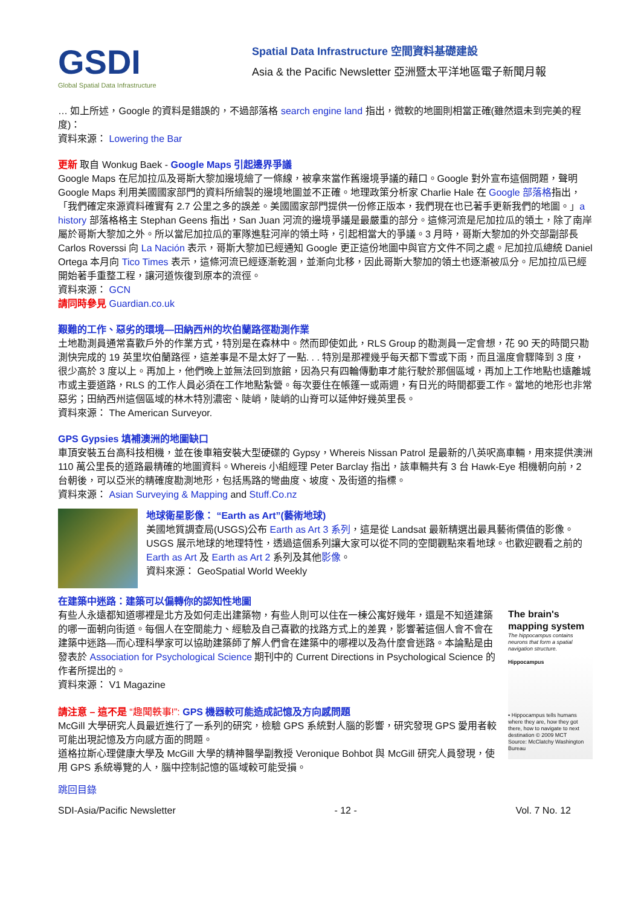GSDI
Global Spatial Data Infrastructure
Spatial Data Infrastructure 空間資料基礎建設
Asia & the Pacific Newsletter 亞洲暨太平洋地區電子新聞月報
… 如上所述，Google 的資料是錯誤的，不過部落格 search engine land 指出，微軟的地圖則相當正確(雖然還未到完美的程度)：
資料來源： Lowering the Bar
更新 取自 Wonkug Baek - Google Maps 引起邊界爭議
Google Maps 在尼加拉瓜及哥斯大黎加邊境繪了一條線，被拿來當作舊邊境爭議的藉口。Google 對外宣布這個問題，聲明 Google Maps 利用美國國家部門的資料所繪製的邊境地圖並不正確。地理政策分析家 Charlie Hale 在 Google 部落格指出，「我們確定來源資料確實有 2.7 公里之多的誤差。美國國家部門提供一份修正版本，我們現在也已著手更新我們的地圖。」a history 部落格格主 Stephan Geens 指出，San Juan 河流的邊境爭議是最嚴重的部分。這條河流是尼加拉瓜的領土，除了南岸屬於哥斯大黎加之外。所以當尼加拉瓜的軍隊進駐河岸的領土時，引起相當大的爭議。3 月時，哥斯大黎加的外交部副部長 Carlos Roverssi 向 La Nación 表示，哥斯大黎加已經通知 Google 更正這份地圖中與官方文件不同之處。尼加拉瓜總統 Daniel Ortega 本月向 Tico Times 表示，這條河流已經逐漸乾涸，並漸向北移，因此哥斯大黎加的領土也逐漸被瓜分。尼加拉瓜已經開始著手重整工程，讓河道恢復到原本的流徑。
資料來源： GCN
請同時參見 Guardian.co.uk
艱難的工作、惡劣的環境—田納西州的坎伯蘭路徑勘測作業
土地勘測員通常喜歡戶外的作業方式，特別是在森林中。然而即使如此，RLS Group 的勘測員一定會想，花 90 天的時間只勘測快完成的 19 英里坎伯蘭路徑，這差事是不是太好了一點. . . 特別是那裡幾乎每天都下雪或下雨，而且溫度會驟降到 3 度，很少高於 3 度以上。再加上，他們晚上並無法回到旅館，因為只有四輪傳動車才能行駛於那個區域，再加上工作地點也遠離城市或主要道路，RLS 的工作人員必須在工作地點紮營。每次要住在帳篷一或兩週，有日光的時間都要工作。當地的地形也非常惡劣；田納西州這個區域的林木特別濃密、陡峭，陡峭的山脊可以延伸好幾英里長。
資料來源： The American Surveyor.
GPS Gypsies 填補澳洲的地圖缺口
車頂安裝五台高科技相機，並在後車箱安裝大型硬碟的 Gypsy，Whereis Nissan Patrol 是最新的八英呎高車輛，用來提供澳洲 110 萬公里長的道路最精確的地圖資料。Whereis 小組經理 Peter Barclay 指出，該車輛共有 3 台 Hawk-Eye 相機朝向前，2 台朝後，可以亞米的精確度勘測地形，包括馬路的彎曲度、坡度、及街道的指標。
資料來源： Asian Surveying & Mapping and Stuff.Co.nz
地球衛星影像： “Earth as Art”(藝術地球)
美國地質調查局(USGS)公布 Earth as Art 3 系列，這是從 Landsat 最新精選出最具藝術價值的影像。USGS 展示地球的地理特性，透過這個系列讓大家可以從不同的空間觀點來看地球。也歡迎觀看之前的 Earth as Art 及 Earth as Art 2 系列及其他影像。
資料來源： GeoSpatial World Weekly
在建築中迷路：建築可以偏轉你的認知性地圖
The brain's mapping system
The hippocampus contains neurons that form a spatial navigation structure.
Hippocampus
• Hippocampus tells humans where they are, how they got there, how to navigate to next destination © 2009 MCT
Source: McClatchy Washington Bureau
有些人永遠都知道哪裡是北方及如何走出建築物，有些人則可以住在一棟公寓好幾年，還是不知道建築的哪一面朝向街道。每個人在空間能力、經驗及自己喜歡的找路方式上的差異，影響著這個人會不會在建築中迷路—而心理科學家可以協助建築師了解人們會在建築中的哪裡以及為什麼會迷路。本論點是由發表於 Association for Psychological Science 期刊中的 Current Directions in Psychological Science 的作者所提出的。
資料來源： V1 Magazine
請注意 – 這不是 “趣聞軼事!”: GPS 機器較可能造成記憶及方向感問題
McGill 大學研究人員最近進行了一系列的研究，檢驗 GPS 系統對人腦的影響，研究發現 GPS 愛用者較可能出現記憶及方向感方面的問題。
道格拉斯心理健康大學及 McGill 大學的精神醫學副教授 Veronique Bohbot 與 McGill 研究人員發現，使用 GPS 系統導覽的人，腦中控制記憶的區域較可能受損。
跳回目錄
SDI-Asia/Pacific Newsletter - 12 - Vol. 7 No. 12